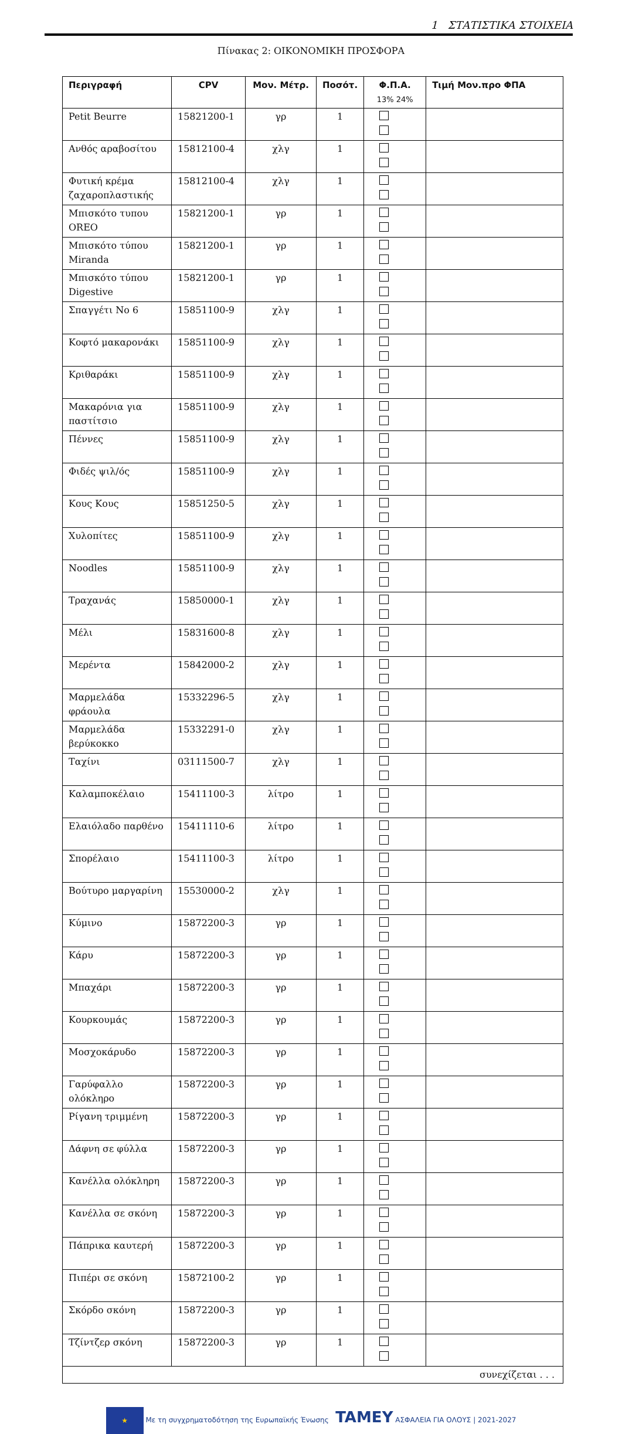1 ΣΤΑΤΙΣΤΙΚΑ ΣΤΟΙΧΕΙΑ
Πίνακας 2: ΟΙΚΟΝΟΜΙΚΗ ΠΡΟΣΦΟΡΑ
| Περιγραφή | CPV | Μον. Μέτρ. | Ποσότ. | Φ.Π.Α. 13% 24% | Τιμή Μον.προ ΦΠΑ |
| --- | --- | --- | --- | --- | --- |
| Petit Beurre | 15821200-1 | γρ | 1 | | |
| Ανθός αραβοσίτου | 15812100-4 | χλγ | 1 | | |
| Φυτική κρέμα ζαχαροπλαστικής | 15812100-4 | χλγ | 1 | | |
| Μπισκότο τυπου OREO | 15821200-1 | γρ | 1 | | |
| Μπισκότο τύπου Miranda | 15821200-1 | γρ | 1 | | |
| Μπισκότο τύπου Digestive | 15821200-1 | γρ | 1 | | |
| Σπαγγέτι Νο 6 | 15851100-9 | χλγ | 1 | | |
| Κοφτό μακαρονάκι | 15851100-9 | χλγ | 1 | | |
| Κριθαράκι | 15851100-9 | χλγ | 1 | | |
| Μακαρόνια για παστίτσιο | 15851100-9 | χλγ | 1 | | |
| Πέννες | 15851100-9 | χλγ | 1 | | |
| Φιδές ψιλ/ός | 15851100-9 | χλγ | 1 | | |
| Κους Κους | 15851250-5 | χλγ | 1 | | |
| Χυλοπίτες | 15851100-9 | χλγ | 1 | | |
| Noodles | 15851100-9 | χλγ | 1 | | |
| Τραχανάς | 15850000-1 | χλγ | 1 | | |
| Μέλι | 15831600-8 | χλγ | 1 | | |
| Μερέντα | 15842000-2 | χλγ | 1 | | |
| Μαρμελάδα φράουλα | 15332296-5 | χλγ | 1 | | |
| Μαρμελάδα βερύκοκκο | 15332291-0 | χλγ | 1 | | |
| Ταχίνι | 03111500-7 | χλγ | 1 | | |
| Καλαμποκέλαιο | 15411100-3 | λίτρο | 1 | | |
| Ελαιόλαδο παρθένο | 15411110-6 | λίτρο | 1 | | |
| Σπορέλαιο | 15411100-3 | λίτρο | 1 | | |
| Βούτυρο μαργαρίνη | 15530000-2 | χλγ | 1 | | |
| Κύμινο | 15872200-3 | γρ | 1 | | |
| Κάρυ | 15872200-3 | γρ | 1 | | |
| Μπαχάρι | 15872200-3 | γρ | 1 | | |
| Κουρκουμάς | 15872200-3 | γρ | 1 | | |
| Μοσχοκάρυδο | 15872200-3 | γρ | 1 | | |
| Γαρύφαλλο ολόκληρο | 15872200-3 | γρ | 1 | | |
| Ρίγανη τριμμένη | 15872200-3 | γρ | 1 | | |
| Δάφνη σε φύλλα | 15872200-3 | γρ | 1 | | |
| Κανέλλα ολόκληρη | 15872200-3 | γρ | 1 | | |
| Κανέλλα σε σκόνη | 15872200-3 | γρ | 1 | | |
| Πάπρικα καυτερή | 15872200-3 | γρ | 1 | | |
| Πιπέρι σε σκόνη | 15872100-2 | γρ | 1 | | |
| Σκόρδο σκόνη | 15872200-3 | γρ | 1 | | |
| Τζίντζερ σκόνη | 15872200-3 | γρ | 1 | | |
| συνεχίζεται . . . | | | | | |
★ Με τη συγχρηματοδότηση της Ευρωπαϊκής Ένωσης TAMEY ΑΣΦΑΛΕΙΑ ΓΙΑ ΟΛΟΥΣ | 2021-2027